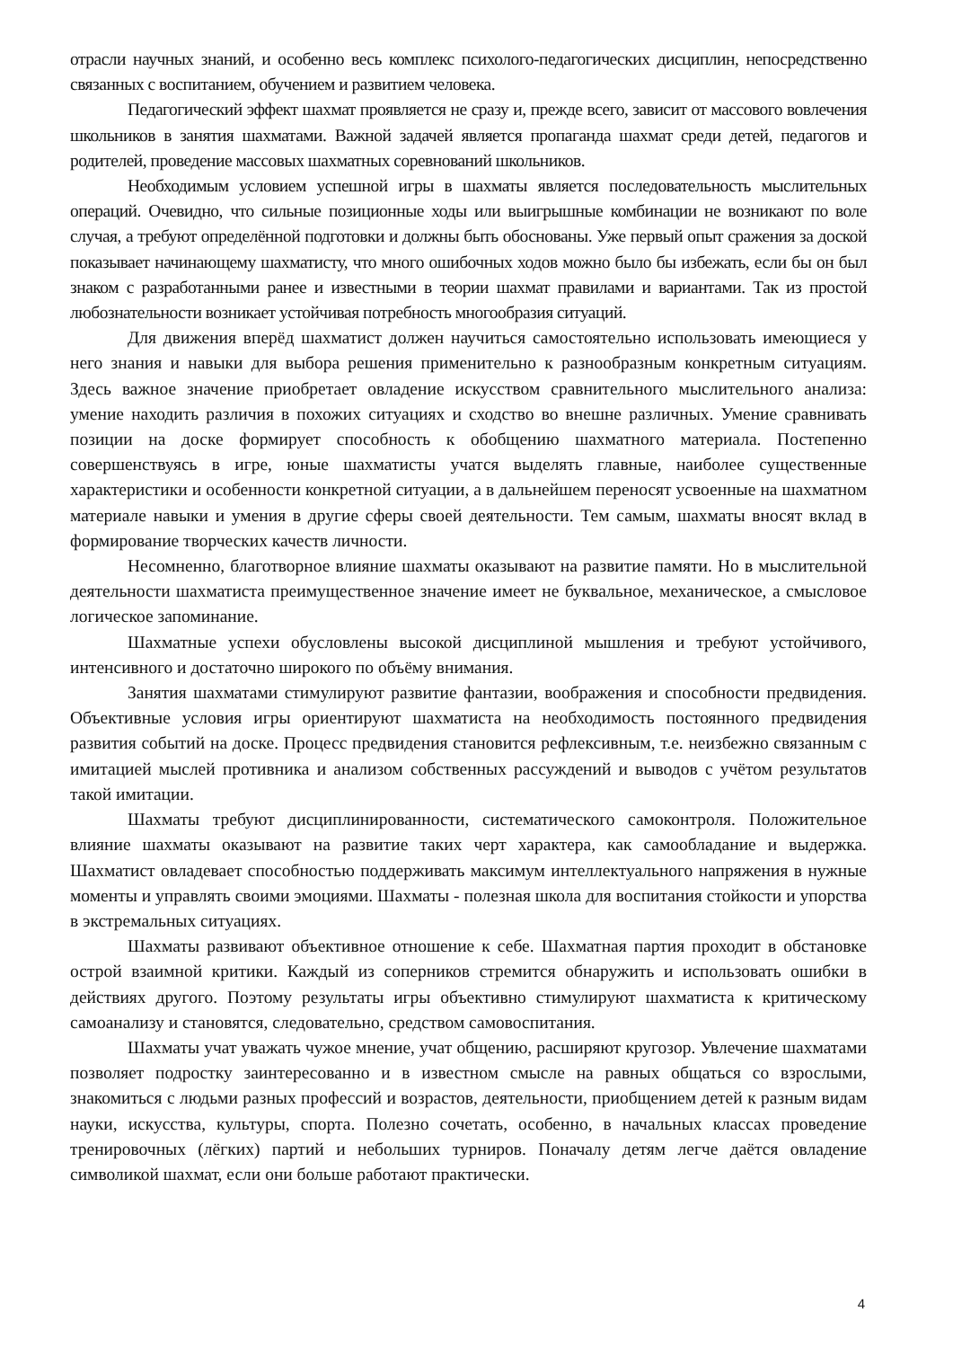отрасли научных знаний, и особенно весь комплекс психолого-педагогических дисциплин, непосредственно связанных с воспитанием, обучением и развитием человека.
Педагогический эффект шахмат проявляется не сразу и, прежде всего, зависит от массового вовлечения школьников в занятия шахматами. Важной задачей является пропаганда шахмат среди детей, педагогов и родителей, проведение массовых шахматных соревнований школьников.
Необходимым условием успешной игры в шахматы является последовательность мыслительных операций. Очевидно, что сильные позиционные ходы или выигрышные комбинации не возникают по воле случая, а требуют определённой подготовки и должны быть обоснованы. Уже первый опыт сражения за доской показывает начинающему шахматисту, что много ошибочных ходов можно было бы избежать, если бы он был знаком с разработанными ранее и известными в теории шахмат правилами и вариантами. Так из простой любознательности возникает устойчивая потребность многообразия ситуаций.
Для движения вперёд шахматист должен научиться самостоятельно использовать имеющиеся у него знания и навыки для выбора решения применительно к разнообразным конкретным ситуациям. Здесь важное значение приобретает овладение искусством сравнительного мыслительного анализа: умение находить различия в похожих ситуациях и сходство во внешне различных. Умение сравнивать позиции на доске формирует способность к обобщению шахматного материала. Постепенно совершенствуясь в игре, юные шахматисты учатся выделять главные, наиболее существенные характеристики и особенности конкретной ситуации, а в дальнейшем переносят усвоенные на шахматном материале навыки и умения в другие сферы своей деятельности. Тем самым, шахматы вносят вклад в формирование творческих качеств личности.
Несомненно, благотворное влияние шахматы оказывают на развитие памяти. Но в мыслительной деятельности шахматиста преимущественное значение имеет не буквальное, механическое, а смысловое логическое запоминание.
Шахматные успехи обусловлены высокой дисциплиной мышления и требуют устойчивого, интенсивного и достаточно широкого по объёму внимания.
Занятия шахматами стимулируют развитие фантазии, воображения и способности предвидения. Объективные условия игры ориентируют шахматиста на необходимость постоянного предвидения развития событий на доске. Процесс предвидения становится рефлексивным, т.е. неизбежно связанным с имитацией мыслей противника и анализом собственных рассуждений и выводов с учётом результатов такой имитации.
Шахматы требуют дисциплинированности, систематического самоконтроля. Положительное влияние шахматы оказывают на развитие таких черт характера, как самообладание и выдержка. Шахматист овладевает способностью поддерживать максимум интеллектуального напряжения в нужные моменты и управлять своими эмоциями. Шахматы - полезная школа для воспитания стойкости и упорства в экстремальных ситуациях.
Шахматы развивают объективное отношение к себе. Шахматная партия проходит в обстановке острой взаимной критики. Каждый из соперников стремится обнаружить и использовать ошибки в действиях другого. Поэтому результаты игры объективно стимулируют шахматиста к критическому самоанализу и становятся, следовательно, средством самовоспитания.
Шахматы учат уважать чужое мнение, учат общению, расширяют кругозор. Увлечение шахматами позволяет подростку заинтересованно и в известном смысле на равных общаться со взрослыми, знакомиться с людьми разных профессий и возрастов, деятельности, приобщением детей к разным видам науки, искусства, культуры, спорта. Полезно сочетать, особенно, в начальных классах проведение тренировочных (лёгких) партий и небольших турниров. Поначалу детям легче даётся овладение символикой шахмат, если они больше работают практически.
4